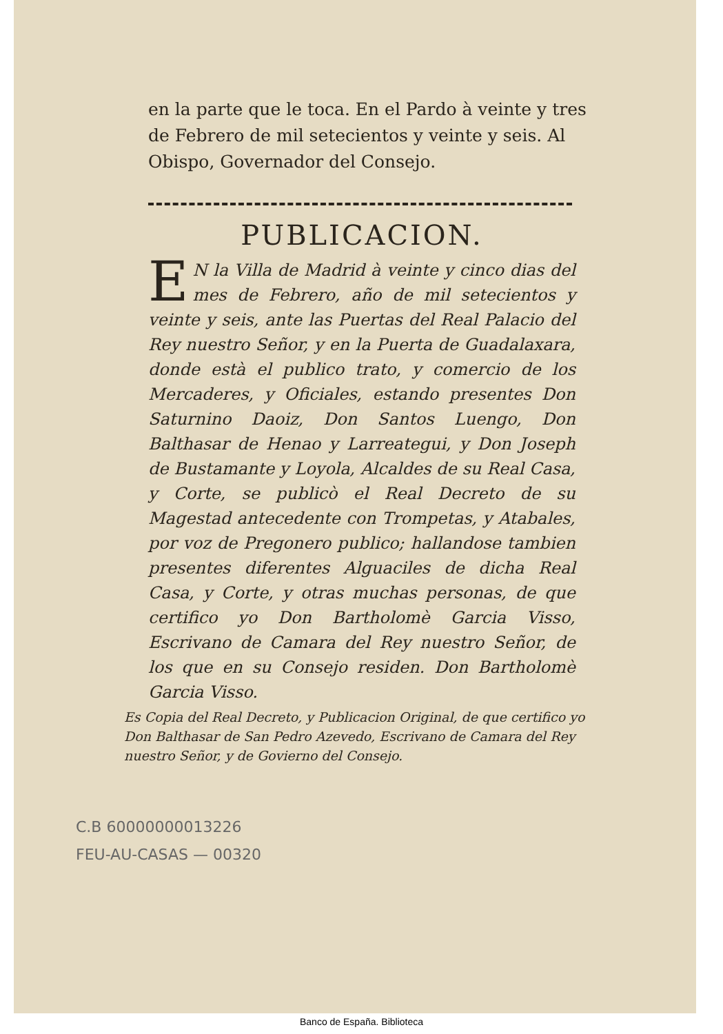en la parte que le toca. En el Pardo à veinte y tres de Febrero de mil setecientos y veinte y seis. Al Obispo, Governador del Consejo.
PUBLICACION.
EN la Villa de Madrid à veinte y cinco dias del mes de Febrero, año de mil setecientos y veinte y seis, ante las Puertas del Real Palacio del Rey nuestro Señor, y en la Puerta de Guadalaxara, donde està el publico trato, y comercio de los Mercaderes, y Oficiales, estando presentes Don Saturnino Daoiz, Don Santos Luengo, Don Balthasar de Henao y Larreategui, y Don Joseph de Bustamante y Loyola, Alcaldes de su Real Casa, y Corte, se publicò el Real Decreto de su Magestad antecedente con Trompetas, y Atabales, por voz de Pregonero publico; hallandose tambien presentes diferentes Alguaciles de dicha Real Casa, y Corte, y otras muchas personas, de que certifico yo Don Bartholomè Garcia Visso, Escrivano de Camara del Rey nuestro Señor, de los que en su Consejo residen. Don Bartholomè Garcia Visso.
Es Copia del Real Decreto, y Publicacion Original, de que certifico yo Don Balthasar de San Pedro Azevedo, Escrivano de Camara del Rey nuestro Señor, y de Govierno del Consejo.
C.B 60000000013226
FEU-AU-CASAS — 00320
Banco de España. Biblioteca